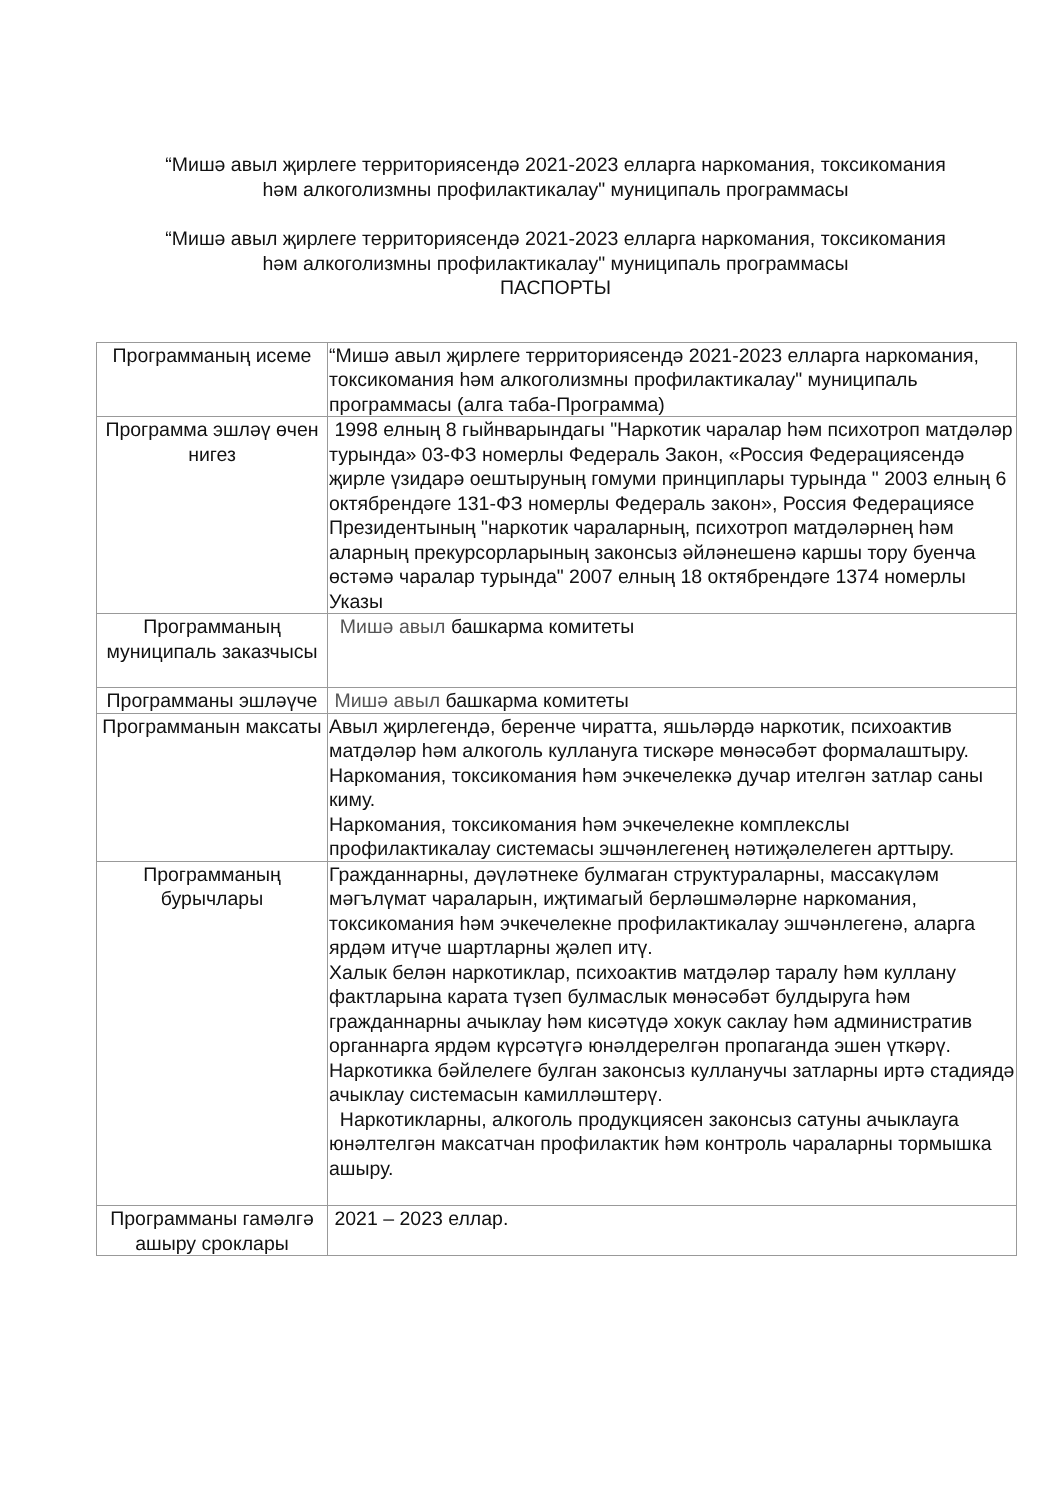“Мишә авыл җирлеге территориясендә 2021-2023 елларга наркомания, токсикомания һәм алкоголизмны профилактикалау" муниципаль программасы
“Мишә авыл җирлеге территориясендә 2021-2023 елларга наркомания, токсикомания һәм алкоголизмны профилактикалау" муниципаль программасы
ПАСПОРТЫ
| Программаның исеме | “Мишә авыл җирлеге территориясендә 2021-2023 елларга наркомания, токсикомания һәм алкоголизмны профилактикалау" муниципаль программасы (алга таба-Программа) |
| Программа эшләү өчен нигез | 1998 елның 8 гыйнварындагы "Наркотик чаралар һәм психотроп матдәләр турында» 03-ФЗ номерлы Федераль Закон, «Россия Федерациясендә җирле үзидарә оештыруның гомуми принциплары турында " 2003 елның 6 октябрендәге 131-ФЗ номерлы Федераль закон», Россия Федерациясе Президентының "наркотик чараларның, психотроп матдәләрнең һәм аларның прекурсорларының законсыз әйләнешенә каршы тору буенча өстәмә чаралар турында" 2007 елның 18 октябрендәге 1374 номерлы Указы |
| Программаның муниципаль заказчысы | Мишә авыл башкарма комитеты |
| Программаны эшләүче | Мишә авыл башкарма комитеты |
| Программанын максаты | Авыл җирлегендә, беренче чиратта, яшьләрдә наркотик, психоактив матдәләр һәм алкоголь куллануга тискәре мөнәсәбәт формалаштыру. Наркомания, токсикомания һәм эчкечелеккә дучар ителгән затлар саны киму. Наркомания, токсикомания һәм эчкечелекне комплекслы профилактикалау системасы эшчәнлегенең нәтиҗәлелеген арттыру. |
| Программаның бурычлары | Гражданнарны, дәүләтнеке булмаган структураларны, массакүләм мәгълүмат чараларын, иҗтимагый берләшмәләрне наркомания, токсикомания һәм эчкечелекне профилактикалау эшчәнлегенә, аларга ярдәм итүче шартларны җәлеп итү. Халык белән наркотиклар, психоактив матдәләр таралу һәм куллану фактларына карата түзеп булмаслык мөнәсәбәт булдыруга һәм гражданнарны ачыклау һәм кисәтүдә хокук саклау һәм административ органнарга ярдәм күрсәтүгә юнәлдерелгән пропаганда эшен үткәрү. Наркотикка бәйлелеге булган законсыз кулланучы затларны иртә стадиядә ачыклау системасын камилләштерү. Наркотикларны, алкоголь продукциясен законсыз сатуны ачыклауга юнәлтелгән максатчан профилактик һәм контроль чараларны тормышка ашыру. |
| Программаны гамәлгә ашыру сроклары | 2021 – 2023 еллар. |